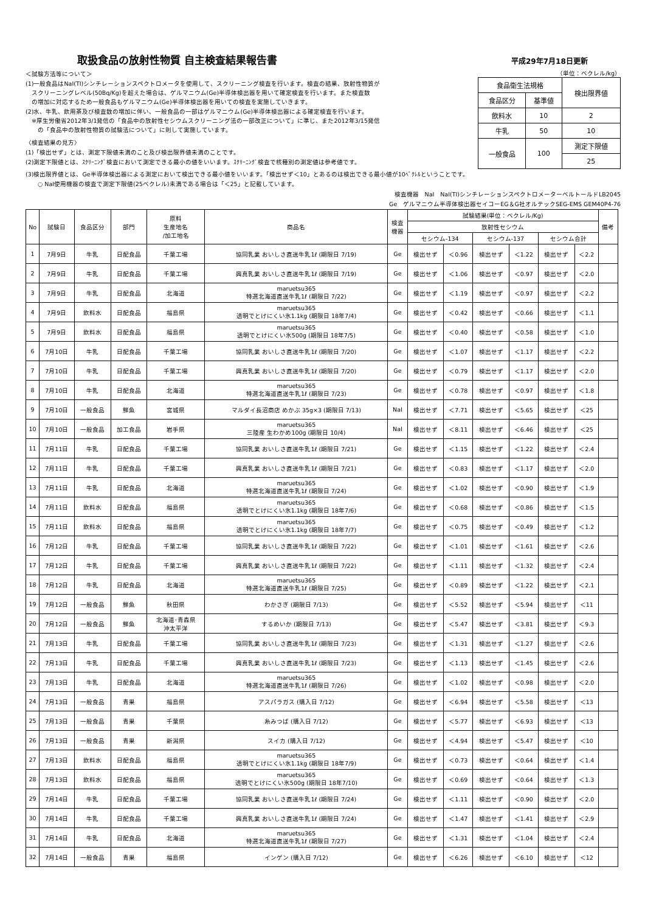取扱食品の放射性物質 自主検査結果報告書
＜試験方法等について＞
(1)一般食品はNaI(TI)シンチレーションスペクトロメータを使用して、スクリーニング検査を行います。検査の結果、放射性物質が
　スクリーニングレベル(50Bq/Kg)を超えた場合は、ゲルマニウム(Ge)半導体検出器を用いて確定検査を行います。また検査数
　の増加に対応するため一般食品もゲルマニウム(Ge)半導体検出器を用いての検査を実施していきます。
(2)水、牛乳、飲用茶及び検査数の増加に伴い、一般食品の一部はゲルマニウム(Ge)半導体検出器による確定検査を行います。
　※厚生労働省2012年3/1発信の「食品中の放射性セシウムスクリーニング法の一部改正について」に準じ、また2012年3/15発信
　　の「食品中の放射性物質の試験法について」に則して実施しています。
〈検査結果の見方〉
(1)「検出せず」とは、測定下限値未満のこと及び検出限界値未満のことです。
(2)測定下限値とは、ｽｸﾘｰﾆﾝｸﾞ検査において測定できる最小の値をいいます。ｽｸﾘｰﾆﾝｸﾞ検査で核種別の測定値は参考値です。
平成29年7月18日更新
（単位：ベクレル/kg）
| 食品衛生法規格 | | 検出限界値 |
| 食品区分 | 基準値 | |
| 飲料水 | 10 | 2 |
| 牛乳 | 50 | 10 |
| 一般食品 | 100 | 測定下限値 |
| | | 25 |
(3)検出限界値とは、Ge半導体検出器による測定において検出できる最小値をいいます。「検出せず＜10」とあるのは検出できる最小値が10ﾍﾞｸﾚﾙということです。
　　○ NaI使用機器の検査で測定下限値(25ベクレル)未満である場合は「＜25」と記載しています。
検査機器　NaI　NaI(TI)シンチレーションスペクトロメーターベルトールドLB2045　　　　　　　　　
Ge　ゲルマニウム半導体検出器セイコーEG＆G社オルテックSEG-EMS GEM40P4-76
| No | 試験日 | 食品区分 | 部門 | 原料 生産地名 /加工地名 | 商品名 | 検査 機器 | 試験結果(単位：ベクレル/Kg) | | | | | | 備考 |
| --- | --- | --- | --- | --- | --- | --- | --- | --- | --- | --- | --- | --- | --- |
| | | | | | | | 放射性セシウム | | | | | | |
| | | | | | | | セシウム-134 | | セシウム-137 | | セシウム合計 | | |
| 1 | 7月9日 | 牛乳 | 日配食品 | 千葉工場 | 協同乳業 おいしさ直送牛乳1ℓ (期限日 7/19) | Ge | 検出せず | ＜0.96 | 検出せず | ＜1.22 | 検出せず | ＜2.2 | |
| 2 | 7月9日 | 牛乳 | 日配食品 | 千葉工場 | 興真乳業 おいしさ直送牛乳1ℓ (期限日 7/19) | Ge | 検出せず | ＜1.06 | 検出せず | ＜0.97 | 検出せず | ＜2.0 | |
| 3 | 7月9日 | 牛乳 | 日配食品 | 北海道 | maruetsu365 特選北海道直送牛乳1ℓ (期限日 7/22) | Ge | 検出せず | ＜1.19 | 検出せず | ＜0.97 | 検出せず | ＜2.2 | |
| 4 | 7月9日 | 飲料水 | 日配食品 | 福島県 | maruetsu365 透明でとけにくい氷1.1kg (期限日 18年7/4) | Ge | 検出せず | ＜0.42 | 検出せず | ＜0.66 | 検出せず | ＜1.1 | |
| 5 | 7月9日 | 飲料水 | 日配食品 | 福島県 | maruetsu365 透明でとけにくい氷500g (期限日 18年7/5) | Ge | 検出せず | ＜0.40 | 検出せず | ＜0.58 | 検出せず | ＜1.0 | |
| 6 | 7月10日 | 牛乳 | 日配食品 | 千葉工場 | 協同乳業 おいしさ直送牛乳1ℓ (期限日 7/20) | Ge | 検出せず | ＜1.07 | 検出せず | ＜1.17 | 検出せず | ＜2.2 | |
| 7 | 7月10日 | 牛乳 | 日配食品 | 千葉工場 | 興真乳業 おいしさ直送牛乳1ℓ (期限日 7/20) | Ge | 検出せず | ＜0.79 | 検出せず | ＜1.17 | 検出せず | ＜2.0 | |
| 8 | 7月10日 | 牛乳 | 日配食品 | 北海道 | maruetsu365 特選北海道直送牛乳1ℓ (期限日 7/23) | Ge | 検出せず | ＜0.78 | 検出せず | ＜0.97 | 検出せず | ＜1.8 | |
| 9 | 7月10日 | 一般食品 | 鮮魚 | 宮城県 | マルダイ長沼商店 めかぶ 35g×3 (期限日 7/13) | NaI | 検出せず | ＜7.71 | 検出せず | ＜5.65 | 検出せず | ＜25 | |
| 10 | 7月10日 | 一般食品 | 加工食品 | 岩手県 | maruetsu365 三陸産 生わかめ100g (期限日 10/4) | NaI | 検出せず | ＜8.11 | 検出せず | ＜6.46 | 検出せず | ＜25 | |
| 11 | 7月11日 | 牛乳 | 日配食品 | 千葉工場 | 協同乳業 おいしさ直送牛乳1ℓ (期限日 7/21) | Ge | 検出せず | ＜1.15 | 検出せず | ＜1.22 | 検出せず | ＜2.4 | |
| 12 | 7月11日 | 牛乳 | 日配食品 | 千葉工場 | 興真乳業 おいしさ直送牛乳1ℓ (期限日 7/21) | Ge | 検出せず | ＜0.83 | 検出せず | ＜1.17 | 検出せず | ＜2.0 | |
| 13 | 7月11日 | 牛乳 | 日配食品 | 北海道 | maruetsu365 特選北海道直送牛乳1ℓ (期限日 7/24) | Ge | 検出せず | ＜1.02 | 検出せず | ＜0.90 | 検出せず | ＜1.9 | |
| 14 | 7月11日 | 飲料水 | 日配食品 | 福島県 | maruetsu365 透明でとけにくい氷1.1kg (期限日 18年7/6) | Ge | 検出せず | ＜0.68 | 検出せず | ＜0.86 | 検出せず | ＜1.5 | |
| 15 | 7月11日 | 飲料水 | 日配食品 | 福島県 | maruetsu365 透明でとけにくい氷1.1kg (期限日 18年7/7) | Ge | 検出せず | ＜0.75 | 検出せず | ＜0.49 | 検出せず | ＜1.2 | |
| 16 | 7月12日 | 牛乳 | 日配食品 | 千葉工場 | 協同乳業 おいしさ直送牛乳1ℓ (期限日 7/22) | Ge | 検出せず | ＜1.01 | 検出せず | ＜1.61 | 検出せず | ＜2.6 | |
| 17 | 7月12日 | 牛乳 | 日配食品 | 千葉工場 | 興真乳業 おいしさ直送牛乳1ℓ (期限日 7/22) | Ge | 検出せず | ＜1.11 | 検出せず | ＜1.32 | 検出せず | ＜2.4 | |
| 18 | 7月12日 | 牛乳 | 日配食品 | 北海道 | maruetsu365 特選北海道直送牛乳1ℓ (期限日 7/25) | Ge | 検出せず | ＜0.89 | 検出せず | ＜1.22 | 検出せず | ＜2.1 | |
| 19 | 7月12日 | 一般食品 | 鮮魚 | 秋田県 | わかさぎ (期限日 7/13) | Ge | 検出せず | ＜5.52 | 検出せず | ＜5.94 | 検出せず | ＜11 | |
| 20 | 7月12日 | 一般食品 | 鮮魚 | 北海道･青森県 沖太平洋 | するめいか (期限日 7/13) | Ge | 検出せず | ＜5.47 | 検出せず | ＜3.81 | 検出せず | ＜9.3 | |
| 21 | 7月13日 | 牛乳 | 日配食品 | 千葉工場 | 協同乳業 おいしさ直送牛乳1ℓ (期限日 7/23) | Ge | 検出せず | ＜1.31 | 検出せず | ＜1.27 | 検出せず | ＜2.6 | |
| 22 | 7月13日 | 牛乳 | 日配食品 | 千葉工場 | 興真乳業 おいしさ直送牛乳1ℓ (期限日 7/23) | Ge | 検出せず | ＜1.13 | 検出せず | ＜1.45 | 検出せず | ＜2.6 | |
| 23 | 7月13日 | 牛乳 | 日配食品 | 北海道 | maruetsu365 特選北海道直送牛乳1ℓ (期限日 7/26) | Ge | 検出せず | ＜1.02 | 検出せず | ＜0.98 | 検出せず | ＜2.0 | |
| 24 | 7月13日 | 一般食品 | 青果 | 福島県 | アスパラガス (購入日 7/12) | Ge | 検出せず | ＜6.94 | 検出せず | ＜5.58 | 検出せず | ＜13 | |
| 25 | 7月13日 | 一般食品 | 青果 | 千葉県 | 糸みつば (購入日 7/12) | Ge | 検出せず | ＜5.77 | 検出せず | ＜6.93 | 検出せず | ＜13 | |
| 26 | 7月13日 | 一般食品 | 青果 | 新潟県 | スイカ (購入日 7/12) | Ge | 検出せず | ＜4.94 | 検出せず | ＜5.47 | 検出せず | ＜10 | |
| 27 | 7月13日 | 飲料水 | 日配食品 | 福島県 | maruetsu365 透明でとけにくい氷1.1kg (期限日 18年7/9) | Ge | 検出せず | ＜0.73 | 検出せず | ＜0.64 | 検出せず | ＜1.4 | |
| 28 | 7月13日 | 飲料水 | 日配食品 | 福島県 | maruetsu365 透明でとけにくい氷500g (期限日 18年7/10) | Ge | 検出せず | ＜0.69 | 検出せず | ＜0.64 | 検出せず | ＜1.3 | |
| 29 | 7月14日 | 牛乳 | 日配食品 | 千葉工場 | 協同乳業 おいしさ直送牛乳1ℓ (期限日 7/24) | Ge | 検出せず | ＜1.11 | 検出せず | ＜0.90 | 検出せず | ＜2.0 | |
| 30 | 7月14日 | 牛乳 | 日配食品 | 千葉工場 | 興真乳業 おいしさ直送牛乳1ℓ (期限日 7/24) | Ge | 検出せず | ＜1.47 | 検出せず | ＜1.41 | 検出せず | ＜2.9 | |
| 31 | 7月14日 | 牛乳 | 日配食品 | 北海道 | maruetsu365 特選北海道直送牛乳1ℓ (期限日 7/27) | Ge | 検出せず | ＜1.31 | 検出せず | ＜1.04 | 検出せず | ＜2.4 | |
| 32 | 7月14日 | 一般食品 | 青果 | 福島県 | インゲン (購入日 7/12) | Ge | 検出せず | ＜6.26 | 検出せず | ＜6.10 | 検出せず | ＜12 | |